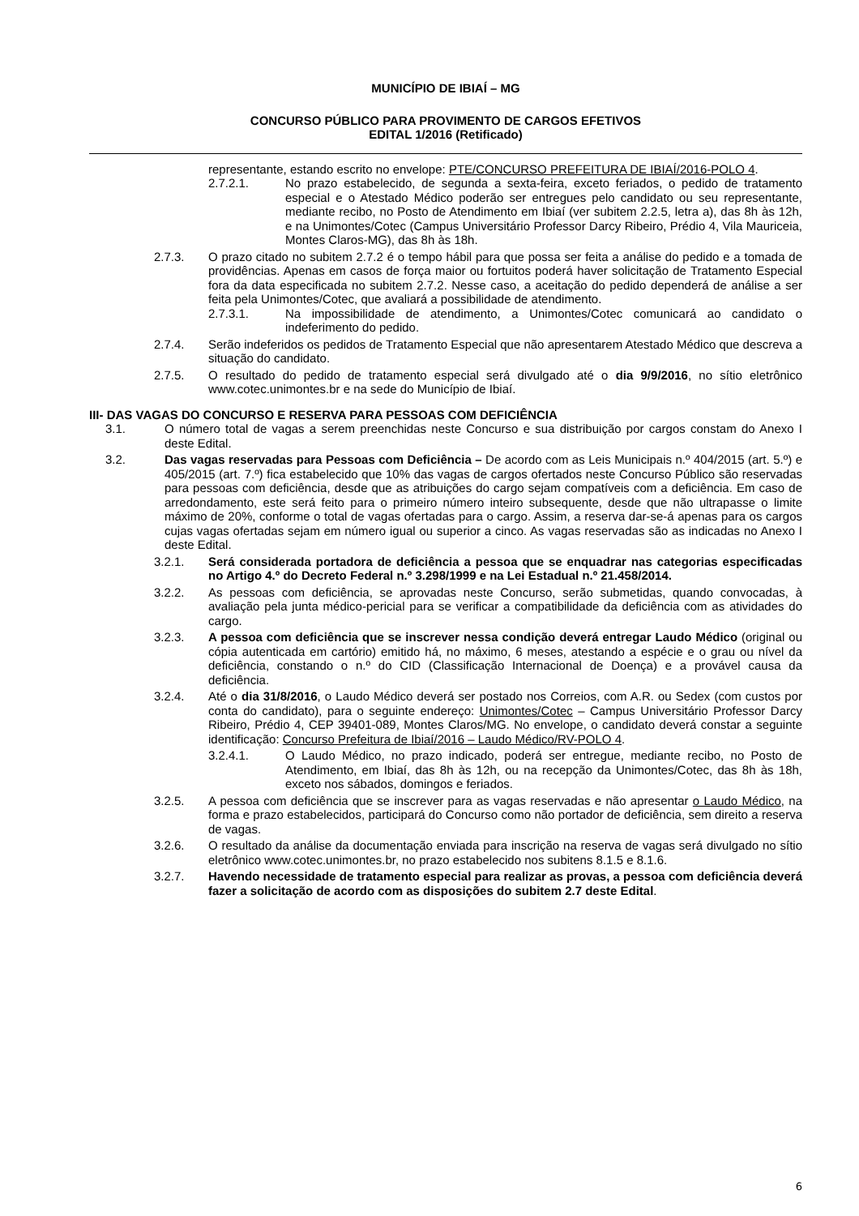MUNICÍPIO DE IBIAÍ – MG
CONCURSO PÚBLICO PARA PROVIMENTO DE CARGOS EFETIVOS
EDITAL 1/2016 (Retificado)
representante, estando escrito no envelope: PTE/CONCURSO PREFEITURA DE IBIAÍ/2016-POLO 4.
2.7.2.1. No prazo estabelecido, de segunda a sexta-feira, exceto feriados, o pedido de tratamento especial e o Atestado Médico poderão ser entregues pelo candidato ou seu representante, mediante recibo, no Posto de Atendimento em Ibiaí (ver subitem 2.2.5, letra a), das 8h às 12h, e na Unimontes/Cotec (Campus Universitário Professor Darcy Ribeiro, Prédio 4, Vila Mauriceia, Montes Claros-MG), das 8h às 18h.
2.7.3. O prazo citado no subitem 2.7.2 é o tempo hábil para que possa ser feita a análise do pedido e a tomada de providências. Apenas em casos de força maior ou fortuitos poderá haver solicitação de Tratamento Especial fora da data especificada no subitem 2.7.2. Nesse caso, a aceitação do pedido dependerá de análise a ser feita pela Unimontes/Cotec, que avaliará a possibilidade de atendimento.
2.7.3.1. Na impossibilidade de atendimento, a Unimontes/Cotec comunicará ao candidato o indeferimento do pedido.
2.7.4. Serão indeferidos os pedidos de Tratamento Especial que não apresentarem Atestado Médico que descreva a situação do candidato.
2.7.5. O resultado do pedido de tratamento especial será divulgado até o dia 9/9/2016, no sítio eletrônico www.cotec.unimontes.br e na sede do Município de Ibiaí.
III- DAS VAGAS DO CONCURSO E RESERVA PARA PESSOAS COM DEFICIÊNCIA
3.1. O número total de vagas a serem preenchidas neste Concurso e sua distribuição por cargos constam do Anexo I deste Edital.
3.2. Das vagas reservadas para Pessoas com Deficiência – De acordo com as Leis Municipais n.º 404/2015 (art. 5.º) e 405/2015 (art. 7.º) fica estabelecido que 10% das vagas de cargos ofertados neste Concurso Público são reservadas para pessoas com deficiência, desde que as atribuições do cargo sejam compatíveis com a deficiência. Em caso de arredondamento, este será feito para o primeiro número inteiro subsequente, desde que não ultrapasse o limite máximo de 20%, conforme o total de vagas ofertadas para o cargo. Assim, a reserva dar-se-á apenas para os cargos cujas vagas ofertadas sejam em número igual ou superior a cinco. As vagas reservadas são as indicadas no Anexo I deste Edital.
3.2.1. Será considerada portadora de deficiência a pessoa que se enquadrar nas categorias especificadas no Artigo 4.º do Decreto Federal n.º 3.298/1999 e na Lei Estadual n.º 21.458/2014.
3.2.2. As pessoas com deficiência, se aprovadas neste Concurso, serão submetidas, quando convocadas, à avaliação pela junta médico-pericial para se verificar a compatibilidade da deficiência com as atividades do cargo.
3.2.3. A pessoa com deficiência que se inscrever nessa condição deverá entregar Laudo Médico (original ou cópia autenticada em cartório) emitido há, no máximo, 6 meses, atestando a espécie e o grau ou nível da deficiência, constando o n.º do CID (Classificação Internacional de Doença) e a provável causa da deficiência.
3.2.4. Até o dia 31/8/2016, o Laudo Médico deverá ser postado nos Correios, com A.R. ou Sedex (com custos por conta do candidato), para o seguinte endereço: Unimontes/Cotec – Campus Universitário Professor Darcy Ribeiro, Prédio 4, CEP 39401-089, Montes Claros/MG. No envelope, o candidato deverá constar a seguinte identificação: Concurso Prefeitura de Ibiaí/2016 – Laudo Médico/RV-POLO 4.
3.2.4.1. O Laudo Médico, no prazo indicado, poderá ser entregue, mediante recibo, no Posto de Atendimento, em Ibiaí, das 8h às 12h, ou na recepção da Unimontes/Cotec, das 8h às 18h, exceto nos sábados, domingos e feriados.
3.2.5. A pessoa com deficiência que se inscrever para as vagas reservadas e não apresentar o Laudo Médico, na forma e prazo estabelecidos, participará do Concurso como não portador de deficiência, sem direito a reserva de vagas.
3.2.6. O resultado da análise da documentação enviada para inscrição na reserva de vagas será divulgado no sítio eletrônico www.cotec.unimontes.br, no prazo estabelecido nos subitens 8.1.5 e 8.1.6.
3.2.7. Havendo necessidade de tratamento especial para realizar as provas, a pessoa com deficiência deverá fazer a solicitação de acordo com as disposições do subitem 2.7 deste Edital.
6